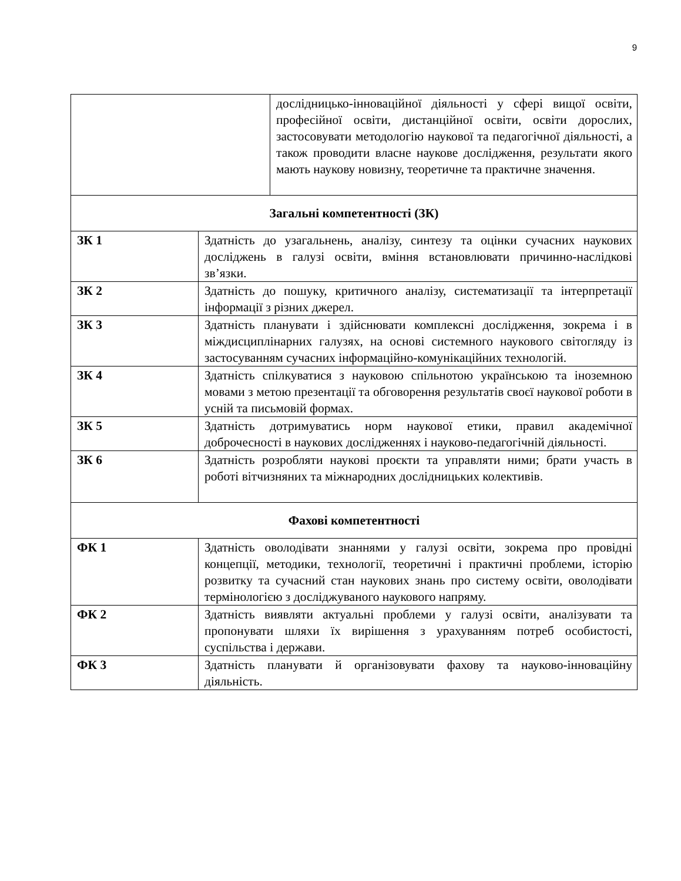9
| | дослідницько-інноваційної діяльності у сфері вищої освіти, професійної освіти, дистанційної освіти, освіти дорослих, застосовувати методологію наукової та педагогічної діяльності, а також проводити власне наукове дослідження, результати якого мають наукову новизну, теоретичне та практичне значення. |
| Загальні компетентності (ЗК) | |
| ЗК 1 | Здатність до узагальнень, аналізу, синтезу та оцінки сучасних наукових досліджень в галузі освіти, вміння встановлювати причинно-наслідкові зв’язки. |
| ЗК 2 | Здатність до пошуку, критичного аналізу, систематизації та інтерпретації інформації з різних джерел. |
| ЗК 3 | Здатність планувати і здійснювати комплексні дослідження, зокрема і в міждисциплінарних галузях, на основі системного наукового світогляду із застосуванням сучасних інформаційно-комунікаційних технологій. |
| ЗК 4 | Здатність спілкуватися з науковою спільнотою українською та іноземною мовами з метою презентації та обговорення результатів своєї наукової роботи в усній та письмовій формах. |
| ЗК 5 | Здатність дотримуватись норм наукової етики, правил академічної доброчесності в наукових дослідженнях і науково-педагогічній діяльності. |
| ЗК 6 | Здатність розробляти наукові проєкти та управляти ними; брати участь в роботі вітчизняних та міжнародних дослідницьких колективів. |
| Фахові компетентності | |
| ФК 1 | Здатність оволодівати знаннями у галузі освіти, зокрема про провідні концепції, методики, технології, теоретичні і практичні проблеми, історію розвитку та сучасний стан наукових знань про систему освіти, оволодівати термінологією з досліджуваного наукового напряму. |
| ФК 2 | Здатність виявляти актуальні проблеми у галузі освіти, аналізувати та пропонувати шляхи їх вирішення з урахуванням потреб особистості, суспільства і держави. |
| ФК 3 | Здатність планувати й організовувати фахову та науково-інноваційну діяльність. |